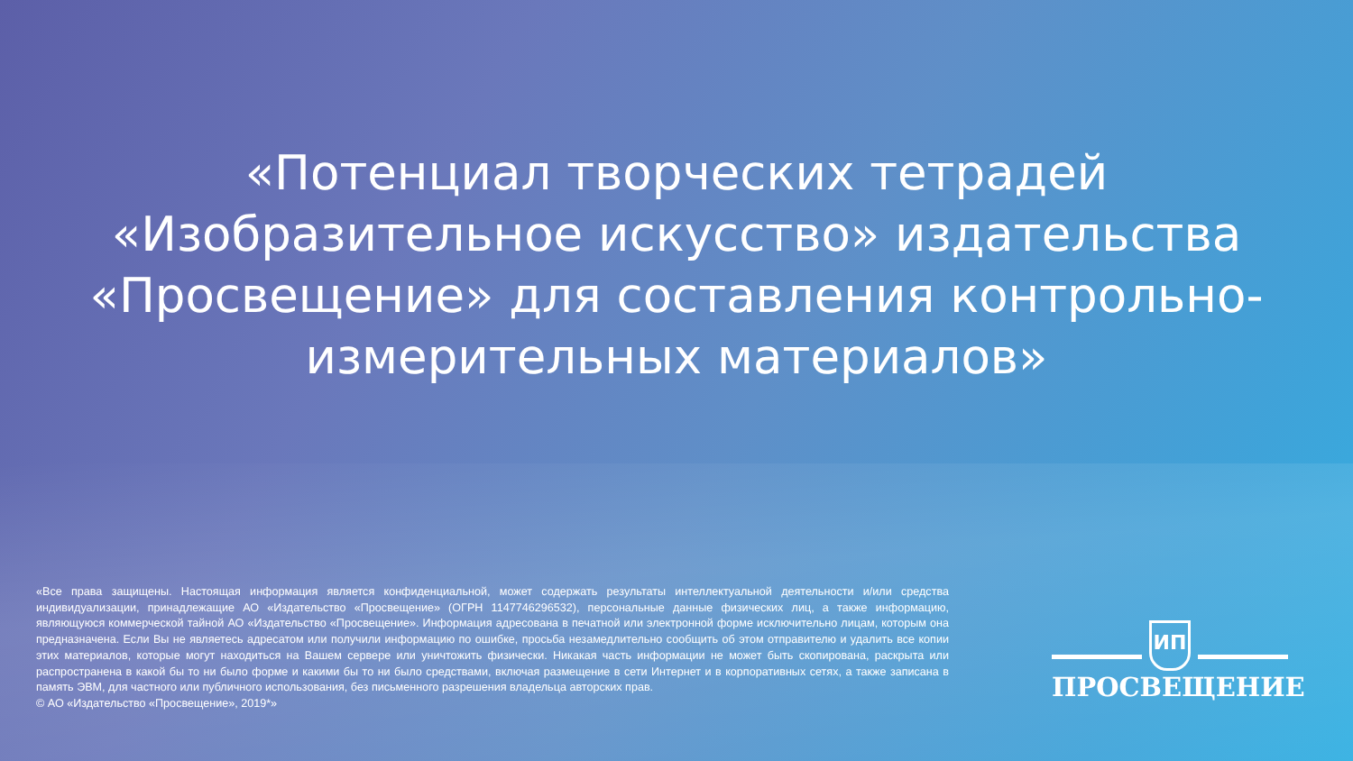«Потенциал творческих тетрадей
«Изобразительное искусство» издательства
«Просвещение» для составления контрольно-
измерительных материалов»
«Все права защищены. Настоящая информация является конфиденциальной, может содержать результаты интеллектуальной деятельности и/или средства индивидуализации, принадлежащие АО «Издательство «Просвещение» (ОГРН 1147746296532), персональные данные физических лиц, а также информацию, являющуюся коммерческой тайной АО «Издательство «Просвещение». Информация адресована в печатной или электронной форме исключительно лицам, которым она предназначена. Если Вы не являетесь адресатом или получили информацию по ошибке, просьба незамедлительно сообщить об этом отправителю и удалить все копии этих материалов, которые могут находиться на Вашем сервере или уничтожить физически. Никакая часть информации не может быть скопирована, раскрыта или распространена в какой бы то ни было форме и какими бы то ни было средствами, включая размещение в сети Интернет и в корпоративных сетях, а также записана в память ЭВМ, для частного или публичного использования, без письменного разрешения владельца авторских прав.
© АО «Издательство «Просвещение», 2019*»
ИП
ПРОСВЕЩЕНИЕ